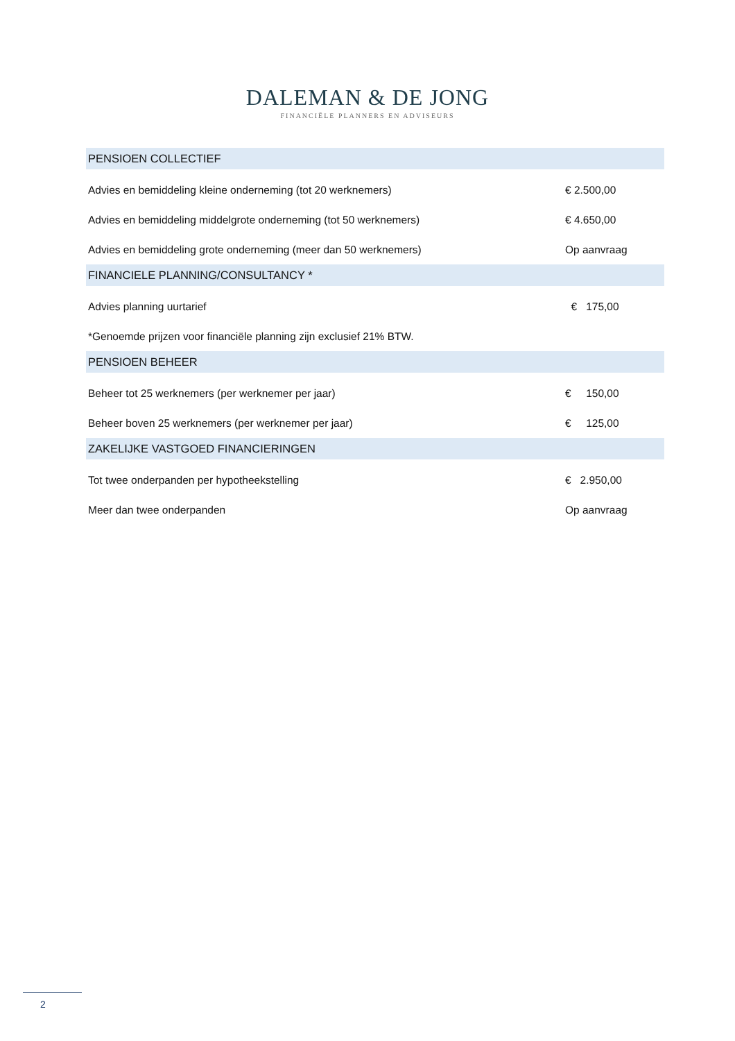DALEMAN & DE JONG
FINANCIËLE PLANNERS EN ADVISEURS
| PENSIOEN COLLECTIEF | |
| --- | --- |
| Advies en bemiddeling kleine onderneming (tot 20 werknemers) | € 2.500,00 |
| Advies en bemiddeling middelgrote onderneming (tot 50 werknemers) | € 4.650,00 |
| Advies en bemiddeling grote onderneming (meer dan 50 werknemers) | Op aanvraag |
| FINANCIELE PLANNING/CONSULTANCY * | |
| Advies planning uurtarief | € 175,00 |
| *Genoemde prijzen voor financiële planning zijn exclusief 21% BTW. | |
| PENSIOEN BEHEER | |
| Beheer tot 25 werknemers (per werknemer per jaar) | € 150,00 |
| Beheer boven 25 werknemers (per werknemer per jaar) | € 125,00 |
| ZAKELIJKE VASTGOED FINANCIERINGEN | |
| Tot twee onderpanden per hypotheekstelling | € 2.950,00 |
| Meer dan twee onderpanden | Op aanvraag |
2